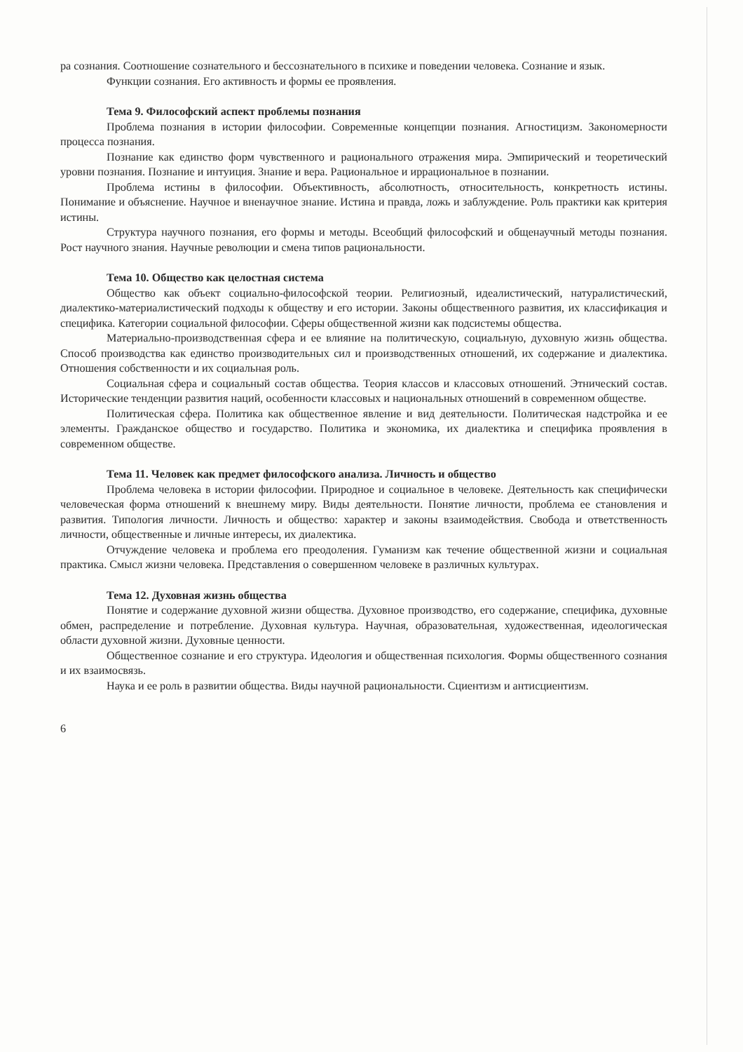ра сознания. Соотношение сознательного и бессознательного в психике и поведении человека. Сознание и язык.
Функции сознания. Его активность и формы ее проявления.
Тема 9. Философский аспект проблемы познания
Проблема познания в истории философии. Современные концепции познания. Агностицизм. Закономерности процесса познания.
Познание как единство форм чувственного и рационального отражения мира. Эмпирический и теоретический уровни познания. Познание и интуиция. Знание и вера. Рациональное и иррациональное в познании.
Проблема истины в философии. Объективность, абсолютность, относительность, конкретность истины. Понимание и объяснение. Научное и вненаучное знание. Истина и правда, ложь и заблуждение. Роль практики как критерия истины.
Структура научного познания, его формы и методы. Всеобщий философский и общенаучный методы познания. Рост научного знания. Научные революции и смена типов рациональности.
Тема 10. Общество как целостная система
Общество как объект социально-философской теории. Религиозный, идеалистический, натуралистический, диалектико-материалистический подходы к обществу и его истории. Законы общественного развития, их классификация и специфика. Категории социальной философии. Сферы общественной жизни как подсистемы общества.
Материально-производственная сфера и ее влияние на политическую, социальную, духовную жизнь общества. Способ производства как единство производительных сил и производственных отношений, их содержание и диалектика. Отношения собственности и их социальная роль.
Социальная сфера и социальный состав общества. Теория классов и классовых отношений. Этнический состав. Исторические тенденции развития наций, особенности классовых и национальных отношений в современном обществе.
Политическая сфера. Политика как общественное явление и вид деятельности. Политическая надстройка и ее элементы. Гражданское общество и государство. Политика и экономика, их диалектика и специфика проявления в современном обществе.
Тема 11. Человек как предмет философского анализа. Личность и общество
Проблема человека в истории философии. Природное и социальное в человеке. Деятельность как специфически человеческая форма отношений к внешнему миру. Виды деятельности. Понятие личности, проблема ее становления и развития. Типология личности. Личность и общество: характер и законы взаимодействия. Свобода и ответственность личности, общественные и личные интересы, их диалектика.
Отчуждение человека и проблема его преодоления. Гуманизм как течение общественной жизни и социальная практика. Смысл жизни человека. Представления о совершенном человеке в различных культурах.
Тема 12. Духовная жизнь общества
Понятие и содержание духовной жизни общества. Духовное производство, его содержание, специфика, духовные обмен, распределение и потребление. Духовная культура. Научная, образовательная, художественная, идеологическая области духовной жизни. Духовные ценности.
Общественное сознание и его структура. Идеология и общественная психология. Формы общественного сознания и их взаимосвязь.
Наука и ее роль в развитии общества. Виды научной рациональности. Сциентизм и антисциентизм.
6